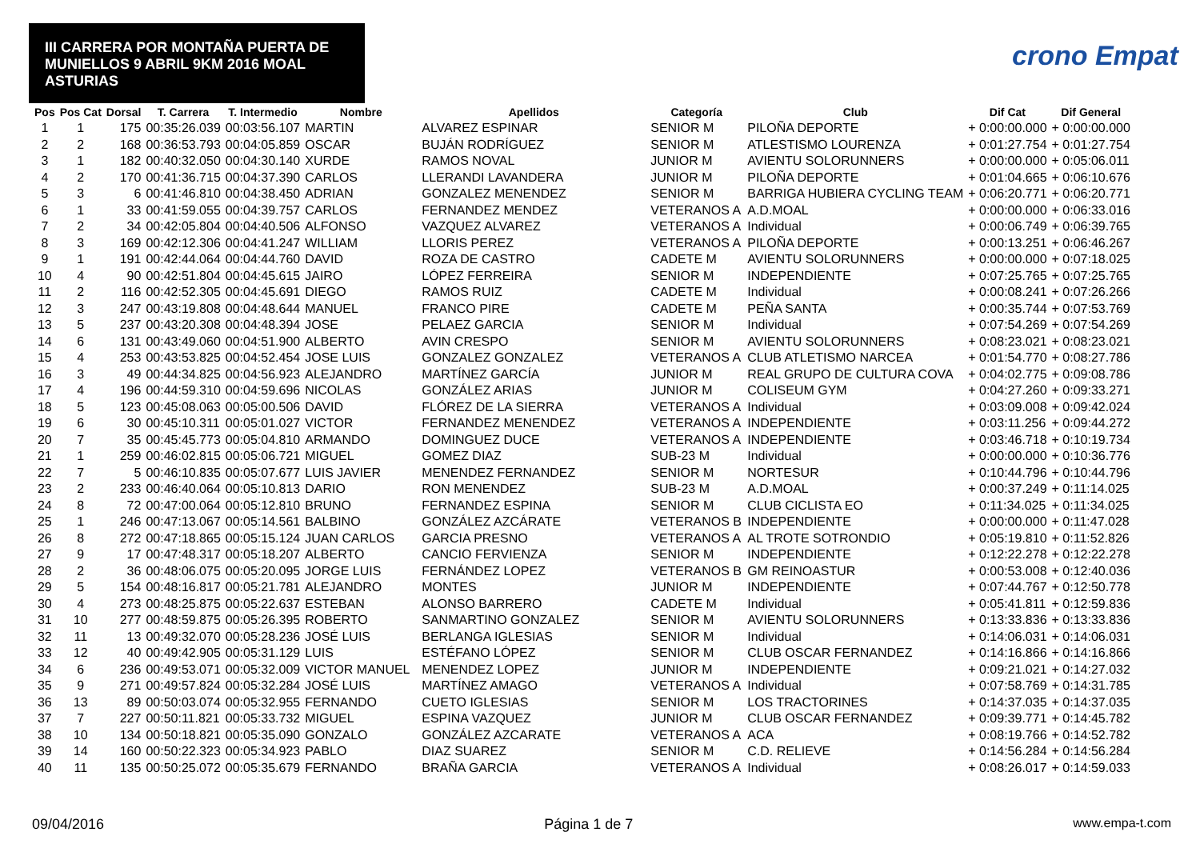III CARRERA POR MONTAÑA PUERTA DE MUNIELLOS 9 ABRIL 9KM 2016 MOAL ASTURIAS
crono Empat
| Pos | Pos Cat | Dorsal | T. Carrera | T. Intermedio | Nombre | Apellidos | Categoría | Club | Dif Cat | Dif General |
| --- | --- | --- | --- | --- | --- | --- | --- | --- | --- | --- |
| 1 | 1 | 175 | 00:35:26.039 | 00:03:56.107 | MARTIN | ALVAREZ ESPINAR | SENIOR M | PILOÑA DEPORTE | + 0:00:00.000 | + 0:00:00.000 |
| 2 | 2 | 168 | 00:36:53.793 | 00:04:05.859 | OSCAR | BUJÁN RODRÍGUEZ | SENIOR M | ATLESTISMO LOURENZA | + 0:01:27.754 | + 0:01:27.754 |
| 3 | 1 | 182 | 00:40:32.050 | 00:04:30.140 | XURDE | RAMOS NOVAL | JUNIOR M | AVIENTU SOLORUNNERS | + 0:00:00.000 | + 0:05:06.011 |
| 4 | 2 | 170 | 00:41:36.715 | 00:04:37.390 | CARLOS | LLERANDI LAVANDERA | JUNIOR M | PILOÑA DEPORTE | + 0:01:04.665 | + 0:06:10.676 |
| 5 | 3 | 6 | 00:41:46.810 | 00:04:38.450 | ADRIAN | GONZALEZ MENENDEZ | SENIOR M | BARRIGA HUBIERA CYCLING TEAM | + 0:06:20.771 | + 0:06:20.771 |
| 6 | 1 | 33 | 00:41:59.055 | 00:04:39.757 | CARLOS | FERNANDEZ MENDEZ | VETERANOS A | A.D.MOAL | + 0:00:00.000 | + 0:06:33.016 |
| 7 | 2 | 34 | 00:42:05.804 | 00:04:40.506 | ALFONSO | VAZQUEZ ALVAREZ | VETERANOS A | Individual | + 0:00:06.749 | + 0:06:39.765 |
| 8 | 3 | 169 | 00:42:12.306 | 00:04:41.247 | WILLIAM | LLORIS PEREZ | VETERANOS A | PILOÑA DEPORTE | + 0:00:13.251 | + 0:06:46.267 |
| 9 | 1 | 191 | 00:42:44.064 | 00:04:44.760 | DAVID | ROZA DE CASTRO | CADETE M | AVIENTU SOLORUNNERS | + 0:00:00.000 | + 0:07:18.025 |
| 10 | 4 | 90 | 00:42:51.804 | 00:04:45.615 | JAIRO | LÓPEZ FERREIRA | SENIOR M | INDEPENDIENTE | + 0:07:25.765 | + 0:07:25.765 |
| 11 | 2 | 116 | 00:42:52.305 | 00:04:45.691 | DIEGO | RAMOS RUIZ | CADETE M | Individual | + 0:00:08.241 | + 0:07:26.266 |
| 12 | 3 | 247 | 00:43:19.808 | 00:04:48.644 | MANUEL | FRANCO PIRE | CADETE M | PEÑA SANTA | + 0:00:35.744 | + 0:07:53.769 |
| 13 | 5 | 237 | 00:43:20.308 | 00:04:48.394 | JOSE | PELAEZ GARCIA | SENIOR M | Individual | + 0:07:54.269 | + 0:07:54.269 |
| 14 | 6 | 131 | 00:43:49.060 | 00:04:51.900 | ALBERTO | AVIN CRESPO | SENIOR M | AVIENTU SOLORUNNERS | + 0:08:23.021 | + 0:08:23.021 |
| 15 | 4 | 253 | 00:43:53.825 | 00:04:52.454 | JOSE LUIS | GONZALEZ GONZALEZ | VETERANOS A | CLUB ATLETISMO NARCEA | + 0:01:54.770 | + 0:08:27.786 |
| 16 | 3 | 49 | 00:44:34.825 | 00:04:56.923 | ALEJANDRO | MARTÍNEZ GARCÍA | JUNIOR M | REAL GRUPO DE CULTURA COVA | + 0:04:02.775 | + 0:09:08.786 |
| 17 | 4 | 196 | 00:44:59.310 | 00:04:59.696 | NICOLAS | GONZÁLEZ ARIAS | JUNIOR M | COLISEUM GYM | + 0:04:27.260 | + 0:09:33.271 |
| 18 | 5 | 123 | 00:45:08.063 | 00:05:00.506 | DAVID | FLÓREZ DE LA SIERRA | VETERANOS A | Individual | + 0:03:09.008 | + 0:09:42.024 |
| 19 | 6 | 30 | 00:45:10.311 | 00:05:01.027 | VICTOR | FERNANDEZ MENENDEZ | VETERANOS A | INDEPENDIENTE | + 0:03:11.256 | + 0:09:44.272 |
| 20 | 7 | 35 | 00:45:45.773 | 00:05:04.810 | ARMANDO | DOMINGUEZ DUCE | VETERANOS A | INDEPENDIENTE | + 0:03:46.718 | + 0:10:19.734 |
| 21 | 1 | 259 | 00:46:02.815 | 00:05:06.721 | MIGUEL | GOMEZ DIAZ | SUB-23 M | Individual | + 0:00:00.000 | + 0:10:36.776 |
| 22 | 7 | 5 | 00:46:10.835 | 00:05:07.677 | LUIS JAVIER | MENENDEZ FERNANDEZ | SENIOR M | NORTESUR | + 0:10:44.796 | + 0:10:44.796 |
| 23 | 2 | 233 | 00:46:40.064 | 00:05:10.813 | DARIO | RON MENENDEZ | SUB-23 M | A.D.MOAL | + 0:00:37.249 | + 0:11:14.025 |
| 24 | 8 | 72 | 00:47:00.064 | 00:05:12.810 | BRUNO | FERNANDEZ ESPINA | SENIOR M | CLUB CICLISTA EO | + 0:11:34.025 | + 0:11:34.025 |
| 25 | 1 | 246 | 00:47:13.067 | 00:05:14.561 | BALBINO | GONZÁLEZ AZCÁRATE | VETERANOS B | INDEPENDIENTE | + 0:00:00.000 | + 0:11:47.028 |
| 26 | 8 | 272 | 00:47:18.865 | 00:05:15.124 | JUAN CARLOS | GARCIA PRESNO | VETERANOS A | AL TROTE SOTRONDIO | + 0:05:19.810 | + 0:11:52.826 |
| 27 | 9 | 17 | 00:47:48.317 | 00:05:18.207 | ALBERTO | CANCIO FERVIENZA | SENIOR M | INDEPENDIENTE | + 0:12:22.278 | + 0:12:22.278 |
| 28 | 2 | 36 | 00:48:06.075 | 00:05:20.095 | JORGE LUIS | FERNÁNDEZ LOPEZ | VETERANOS B | GM REINOASTUR | + 0:00:53.008 | + 0:12:40.036 |
| 29 | 5 | 154 | 00:48:16.817 | 00:05:21.781 | ALEJANDRO | MONTES | JUNIOR M | INDEPENDIENTE | + 0:07:44.767 | + 0:12:50.778 |
| 30 | 4 | 273 | 00:48:25.875 | 00:05:22.637 | ESTEBAN | ALONSO BARRERO | CADETE M | Individual | + 0:05:41.811 | + 0:12:59.836 |
| 31 | 10 | 277 | 00:48:59.875 | 00:05:26.395 | ROBERTO | SANMARTINO GONZALEZ | SENIOR M | AVIENTU SOLORUNNERS | + 0:13:33.836 | + 0:13:33.836 |
| 32 | 11 | 13 | 00:49:32.070 | 00:05:28.236 | JOSÉ LUIS | BERLANGA IGLESIAS | SENIOR M | Individual | + 0:14:06.031 | + 0:14:06.031 |
| 33 | 12 | 40 | 00:49:42.905 | 00:05:31.129 | LUIS | ESTÉFANO LÓPEZ | SENIOR M | CLUB OSCAR FERNANDEZ | + 0:14:16.866 | + 0:14:16.866 |
| 34 | 6 | 236 | 00:49:53.071 | 00:05:32.009 | VICTOR MANUEL | MENENDEZ LOPEZ | JUNIOR M | INDEPENDIENTE | + 0:09:21.021 | + 0:14:27.032 |
| 35 | 9 | 271 | 00:49:57.824 | 00:05:32.284 | JOSÉ LUIS | MARTÍNEZ AMAGO | VETERANOS A | Individual | + 0:07:58.769 | + 0:14:31.785 |
| 36 | 13 | 89 | 00:50:03.074 | 00:05:32.955 | FERNANDO | CUETO IGLESIAS | SENIOR M | LOS TRACTORINES | + 0:14:37.035 | + 0:14:37.035 |
| 37 | 7 | 227 | 00:50:11.821 | 00:05:33.732 | MIGUEL | ESPINA VAZQUEZ | JUNIOR M | CLUB OSCAR FERNANDEZ | + 0:09:39.771 | + 0:14:45.782 |
| 38 | 10 | 134 | 00:50:18.821 | 00:05:35.090 | GONZALO | GONZÁLEZ AZCARATE | VETERANOS A | ACA | + 0:08:19.766 | + 0:14:52.782 |
| 39 | 14 | 160 | 00:50:22.323 | 00:05:34.923 | PABLO | DIAZ SUAREZ | SENIOR M | C.D. RELIEVE | + 0:14:56.284 | + 0:14:56.284 |
| 40 | 11 | 135 | 00:50:25.072 | 00:05:35.679 | FERNANDO | BRAÑA GARCIA | VETERANOS A | Individual | + 0:08:26.017 | + 0:14:59.033 |
09/04/2016 Página 1 de 7 www.empa-t.com